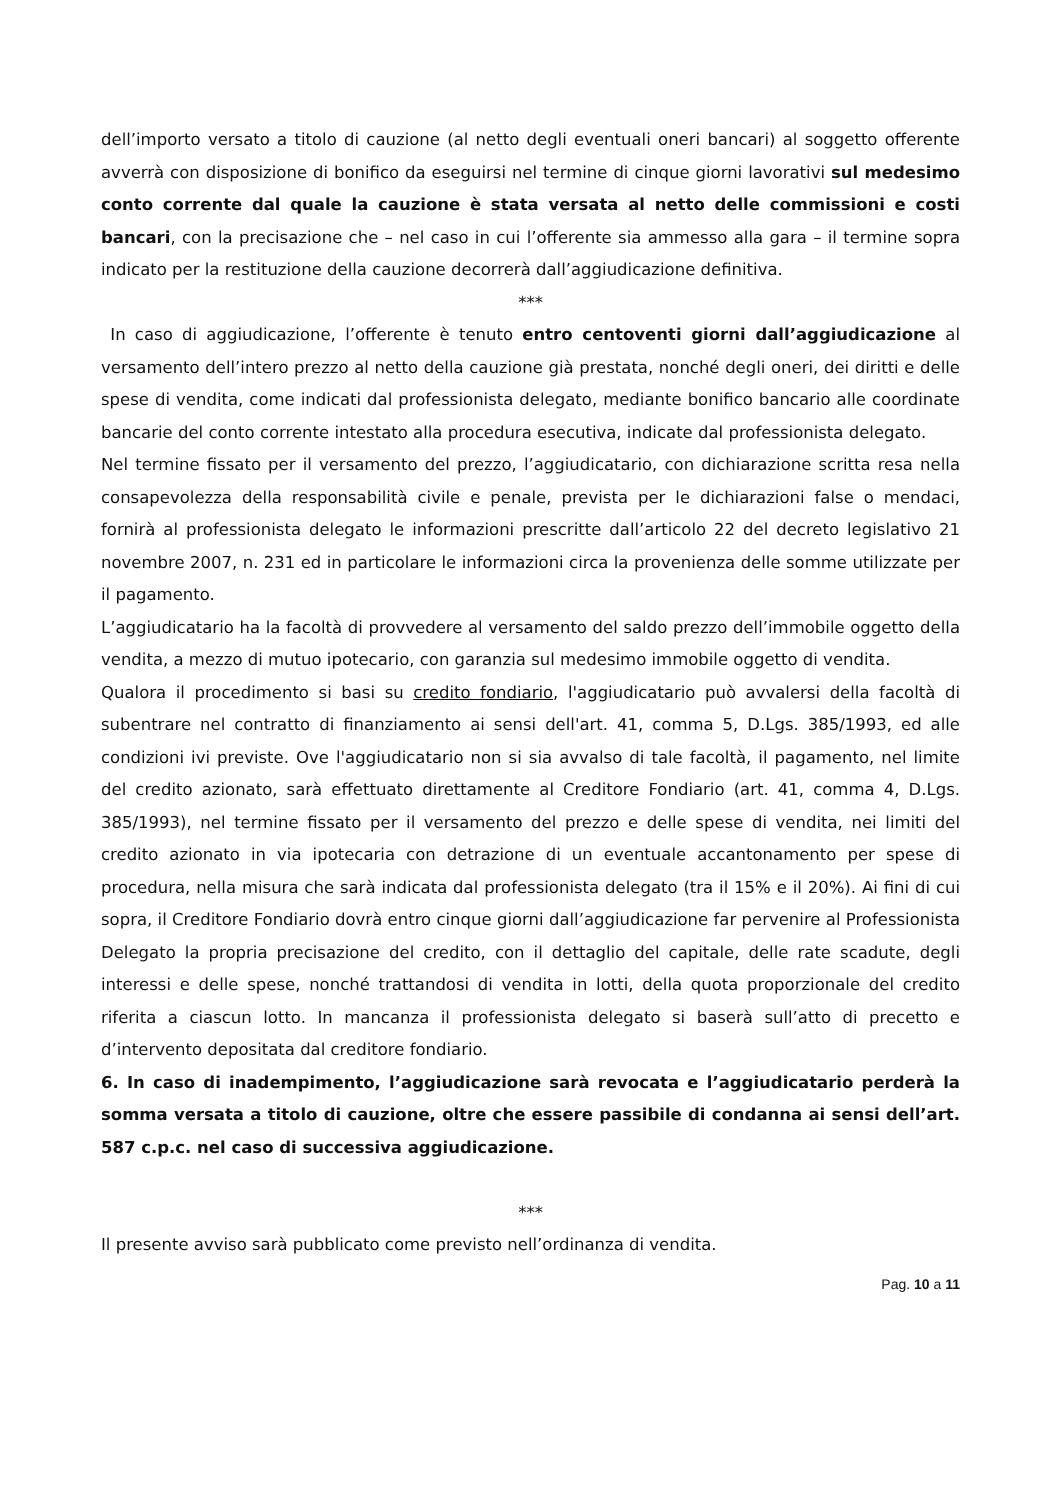dell’importo versato a titolo di cauzione (al netto degli eventuali oneri bancari) al soggetto offerente avverrà con disposizione di bonifico da eseguirsi nel termine di cinque giorni lavorativi sul medesimo conto corrente dal quale la cauzione è stata versata al netto delle commissioni e costi bancari, con la precisazione che – nel caso in cui l’offerente sia ammesso alla gara – il termine sopra indicato per la restituzione della cauzione decorrerà dall’aggiudicazione definitiva.
***
In caso di aggiudicazione, l’offerente è tenuto entro centoventi giorni dall’aggiudicazione al versamento dell’intero prezzo al netto della cauzione già prestata, nonché degli oneri, dei diritti e delle spese di vendita, come indicati dal professionista delegato, mediante bonifico bancario alle coordinate bancarie del conto corrente intestato alla procedura esecutiva, indicate dal professionista delegato.
Nel termine fissato per il versamento del prezzo, l’aggiudicatario, con dichiarazione scritta resa nella consapevolezza della responsabilità civile e penale, prevista per le dichiarazioni false o mendaci, fornirà al professionista delegato le informazioni prescritte dall’articolo 22 del decreto legislativo 21 novembre 2007, n. 231 ed in particolare le informazioni circa la provenienza delle somme utilizzate per il pagamento.
L’aggiudicatario ha la facoltà di provvedere al versamento del saldo prezzo dell’immobile oggetto della vendita, a mezzo di mutuo ipotecario, con garanzia sul medesimo immobile oggetto di vendita.
Qualora il procedimento si basi su credito fondiario, l'aggiudicatario può avvalersi della facoltà di subentrare nel contratto di finanziamento ai sensi dell'art. 41, comma 5, D.Lgs. 385/1993, ed alle condizioni ivi previste. Ove l'aggiudicatario non si sia avvalso di tale facoltà, il pagamento, nel limite del credito azionato, sarà effettuato direttamente al Creditore Fondiario (art. 41, comma 4, D.Lgs. 385/1993), nel termine fissato per il versamento del prezzo e delle spese di vendita, nei limiti del credito azionato in via ipotecaria con detrazione di un eventuale accantonamento per spese di procedura, nella misura che sarà indicata dal professionista delegato (tra il 15% e il 20%). Ai fini di cui sopra, il Creditore Fondiario dovrà entro cinque giorni dall’aggiudicazione far pervenire al Professionista Delegato la propria precisazione del credito, con il dettaglio del capitale, delle rate scadute, degli interessi e delle spese, nonché trattandosi di vendita in lotti, della quota proporzionale del credito riferita a ciascun lotto. In mancanza il professionista delegato si baserà sull’atto di precetto e d’intervento depositata dal creditore fondiario.
6. In caso di inadempimento, l’aggiudicazione sarà revocata e l’aggiudicatario perderà la somma versata a titolo di cauzione, oltre che essere passibile di condanna ai sensi dell’art. 587 c.p.c. nel caso di successiva aggiudicazione.
***
Il presente avviso sarà pubblicato come previsto nell’ordinanza di vendita.
Pag. 10 a 11